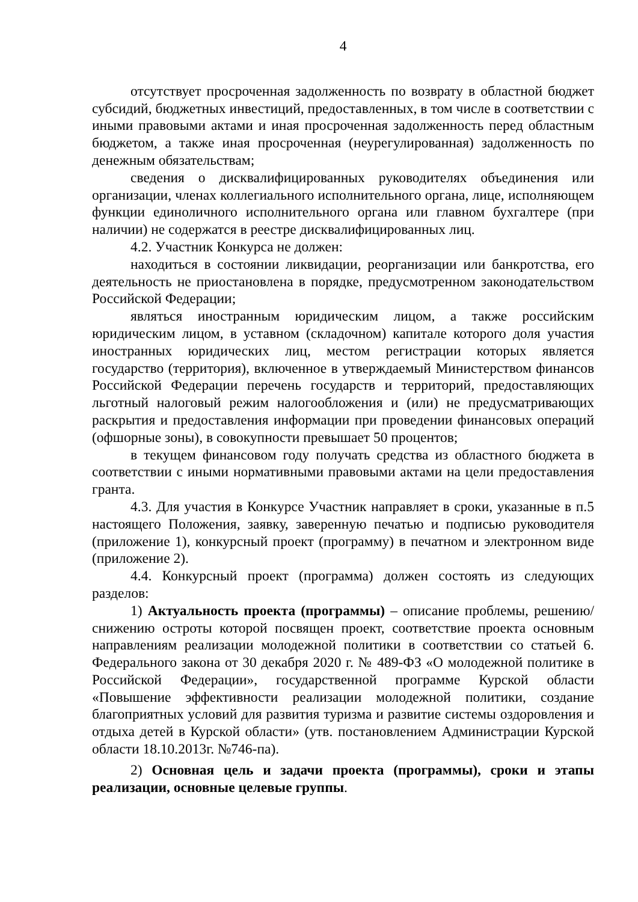4
отсутствует просроченная задолженность по возврату в областной бюджет субсидий, бюджетных инвестиций, предоставленных, в том числе в соответствии с иными правовыми актами и иная просроченная задолженность перед областным бюджетом, а также иная просроченная (неурегулированная) задолженность по денежным обязательствам;
сведения о дисквалифицированных руководителях объединения или организации, членах коллегиального исполнительного органа, лице, исполняющем функции единоличного исполнительного органа или главном бухгалтере (при наличии) не содержатся в реестре дисквалифицированных лиц.
4.2. Участник Конкурса не должен:
находиться в состоянии ликвидации, реорганизации или банкротства, его деятельность не приостановлена в порядке, предусмотренном законодательством Российской Федерации;
являться иностранным юридическим лицом, а также российским юридическим лицом, в уставном (складочном) капитале которого доля участия иностранных юридических лиц, местом регистрации которых является государство (территория), включенное в утверждаемый Министерством финансов Российской Федерации перечень государств и территорий, предоставляющих льготный налоговый режим налогообложения и (или) не предусматривающих раскрытия и предоставления информации при проведении финансовых операций (офшорные зоны), в совокупности превышает 50 процентов;
в текущем финансовом году получать средства из областного бюджета в соответствии с иными нормативными правовыми актами на цели предоставления гранта.
4.3. Для участия в Конкурсе Участник направляет в сроки, указанные в п.5 настоящего Положения, заявку, заверенную печатью и подписью руководителя (приложение 1), конкурсный проект (программу) в печатном и электронном виде (приложение 2).
4.4. Конкурсный проект (программа) должен состоять из следующих разделов:
1) Актуальность проекта (программы) – описание проблемы, решению/снижению остроты которой посвящен проект, соответствие проекта основным направлениям реализации молодежной политики в соответствии со статьей 6. Федерального закона от 30 декабря 2020 г. № 489-ФЗ «О молодежной политике в Российской Федерации», государственной программе Курской области «Повышение эффективности реализации молодежной политики, создание благоприятных условий для развития туризма и развитие системы оздоровления и отдыха детей в Курской области» (утв. постановлением Администрации Курской области 18.10.2013г. №746-па).
2) Основная цель и задачи проекта (программы), сроки и этапы реализации, основные целевые группы.